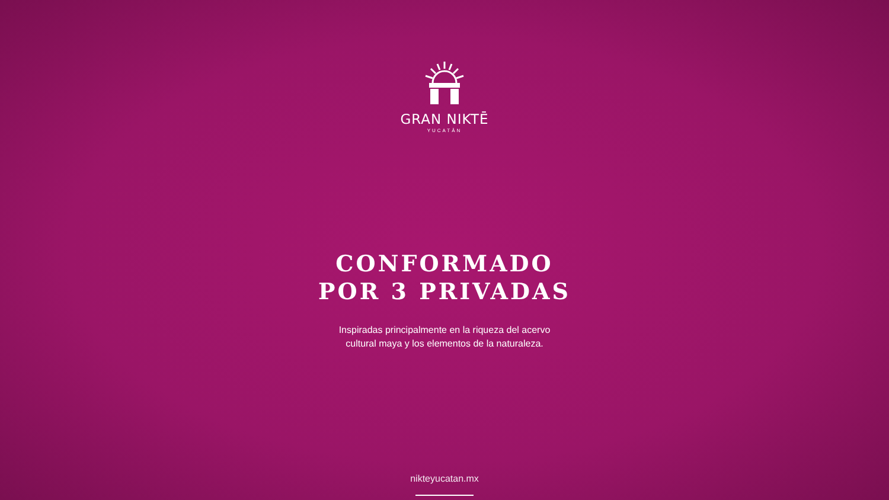GRAN NIKTĒ
YUCATĀN
CONFORMADO
POR 3 PRIVADAS
Inspiradas principalmente en la riqueza del acervo
cultural maya y los elementos de la naturaleza.
nikteyucatan.mx